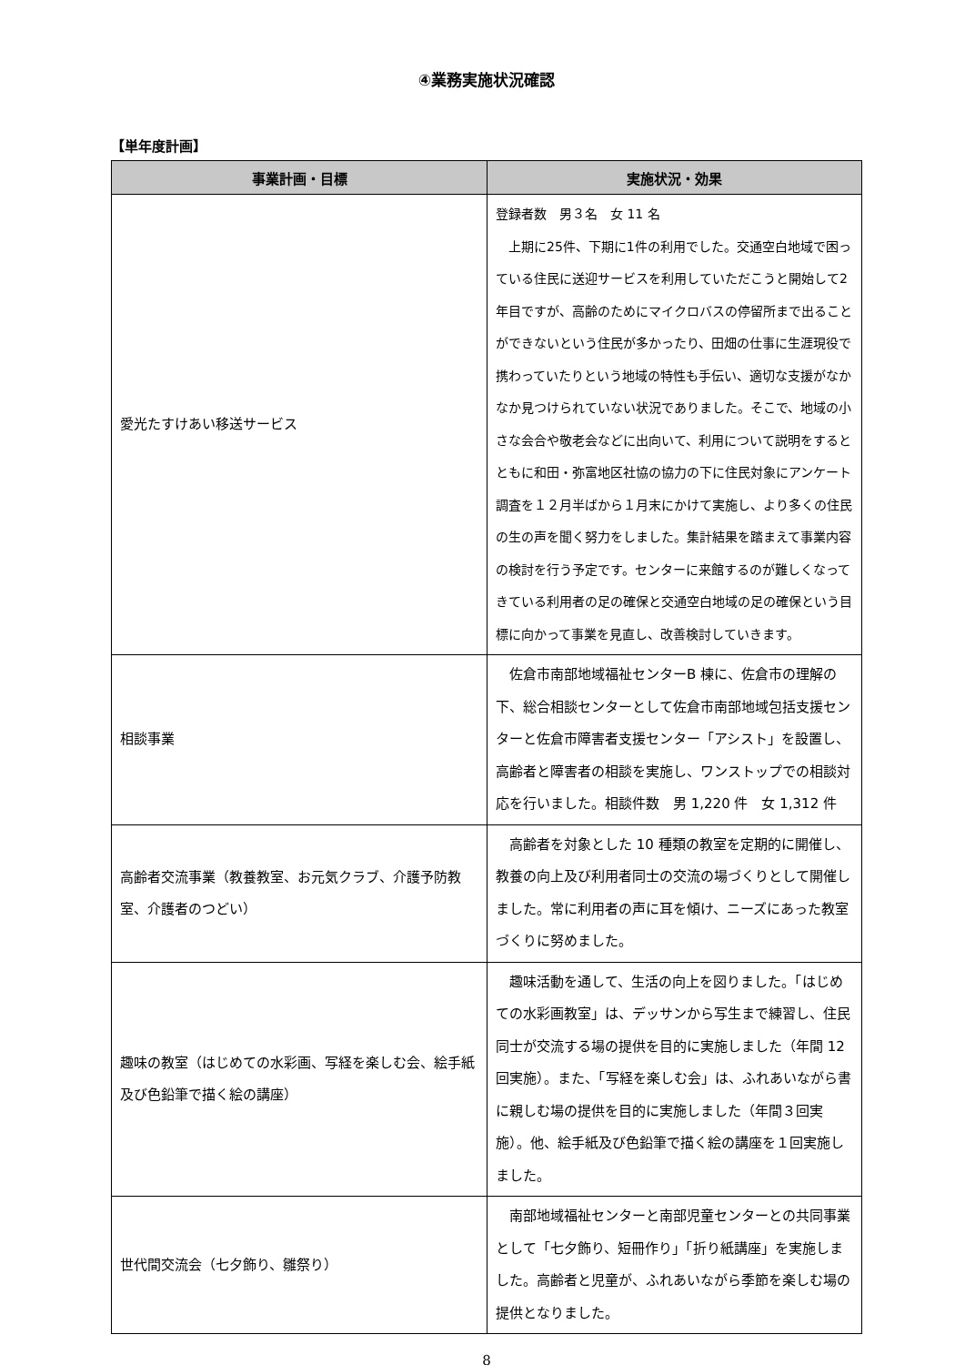④業務実施状況確認
【単年度計画】
| 事業計画・目標 | 実施状況・効果 |
| --- | --- |
| 愛光たすけあい移送サービス | 登録者数 男３名 女 11 名 上期に25件、下期に1件の利用でした。交通空白地域で困っている住民に送迎サービスを利用していただこうと開始して2年目ですが、高齢のためにマイクロバスの停留所まで出ることができないという住民が多かったり、田畑の仕事に生涯現役で携わっていたりという地域の特性も手伝い、適切な支援がなかなか見つけられていない状況でありました。そこで、地域の小さな会合や敬老会などに出向いて、利用について説明をするとともに和田・弥富地区社協の協力の下に住民対象にアンケート調査を１２月半ばから１月末にかけて実施し、より多くの住民の生の声を聞く努力をしました。集計結果を踏まえて事業内容の検討を行う予定です。センターに来館するのが難しくなってきている利用者の足の確保と交通空白地域の足の確保という目標に向かって事業を見直し、改善検討していきます。 |
| 相談事業 | 佐倉市南部地域福祉センターB 棟に、佐倉市の理解の下、総合相談センターとして佐倉市南部地域包括支援センターと佐倉市障害者支援センター「アシスト」を設置し、高齢者と障害者の相談を実施し、ワンストップでの相談対応を行いました。相談件数 男 1,220 件 女 1,312 件 |
| 高齢者交流事業（教養教室、お元気クラブ、介護予防教室、介護者のつどい） | 高齢者を対象とした 10 種類の教室を定期的に開催し、教養の向上及び利用者同士の交流の場づくりとして開催しました。常に利用者の声に耳を傾け、ニーズにあった教室づくりに努めました。 |
| 趣味の教室（はじめての水彩画、写経を楽しむ会、絵手紙及び色鉛筆で描く絵の講座） | 趣味活動を通して、生活の向上を図りました。「はじめての水彩画教室」は、デッサンから写生まで練習し、住民同士が交流する場の提供を目的に実施しました（年間 12 回実施）。また、「写経を楽しむ会」は、ふれあいながら書に親しむ場の提供を目的に実施しました（年間３回実施）。他、絵手紙及び色鉛筆で描く絵の講座を１回実施しました。 |
| 世代間交流会（七夕飾り、雛祭り） | 南部地域福祉センターと南部児童センターとの共同事業として「七夕飾り、短冊作り」「折り紙講座」を実施しました。高齢者と児童が、ふれあいながら季節を楽しむ場の提供となりました。 |
8